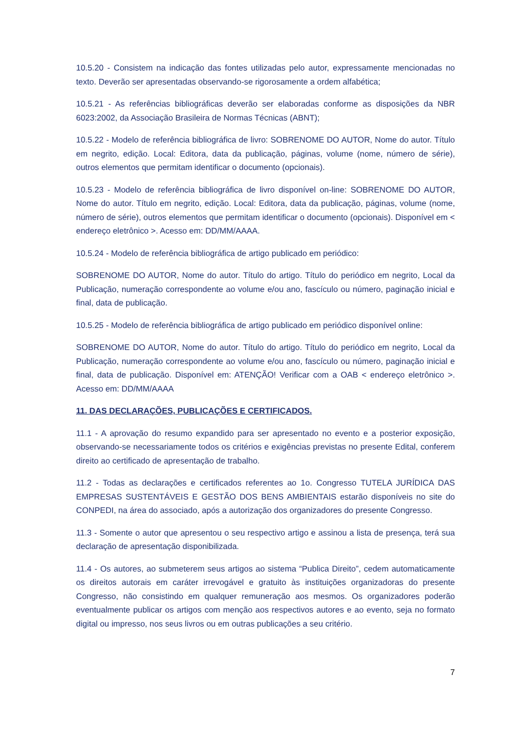10.5.20 - Consistem na indicação das fontes utilizadas pelo autor, expressamente mencionadas no texto. Deverão ser apresentadas observando-se rigorosamente a ordem alfabética;
10.5.21 - As referências bibliográficas deverão ser elaboradas conforme as disposições da NBR 6023:2002, da Associação Brasileira de Normas Técnicas (ABNT);
10.5.22 - Modelo de referência bibliográfica de livro: SOBRENOME DO AUTOR, Nome do autor. Título em negrito, edição. Local: Editora, data da publicação, páginas, volume (nome, número de série), outros elementos que permitam identificar o documento (opcionais).
10.5.23 - Modelo de referência bibliográfica de livro disponível on-line: SOBRENOME DO AUTOR, Nome do autor. Título em negrito, edição. Local: Editora, data da publicação, páginas, volume (nome, número de série), outros elementos que permitam identificar o documento (opcionais). Disponível em < endereço eletrônico >. Acesso em: DD/MM/AAAA.
10.5.24 - Modelo de referência bibliográfica de artigo publicado em periódico:
SOBRENOME DO AUTOR, Nome do autor. Título do artigo. Título do periódico em negrito, Local da Publicação, numeração correspondente ao volume e/ou ano, fascículo ou número, paginação inicial e final, data de publicação.
10.5.25 - Modelo de referência bibliográfica de artigo publicado em periódico disponível online:
SOBRENOME DO AUTOR, Nome do autor. Título do artigo. Título do periódico em negrito, Local da Publicação, numeração correspondente ao volume e/ou ano, fascículo ou número, paginação inicial e final, data de publicação. Disponível em: ATENÇÃO! Verificar com a OAB < endereço eletrônico >. Acesso em: DD/MM/AAAA
11. DAS DECLARAÇÕES, PUBLICAÇÕES E CERTIFICADOS.
11.1 - A aprovação do resumo expandido para ser apresentado no evento e a posterior exposição, observando-se necessariamente todos os critérios e exigências previstas no presente Edital, conferem direito ao certificado de apresentação de trabalho.
11.2 - Todas as declarações e certificados referentes ao 1o. Congresso TUTELA JURÍDICA DAS EMPRESAS SUSTENTÁVEIS E GESTÃO DOS BENS AMBIENTAIS estarão disponíveis no site do CONPEDI, na área do associado, após a autorização dos organizadores do presente Congresso.
11.3 - Somente o autor que apresentou o seu respectivo artigo e assinou a lista de presença, terá sua declaração de apresentação disponibilizada.
11.4 - Os autores, ao submeterem seus artigos ao sistema “Publica Direito”, cedem automaticamente os direitos autorais em caráter irrevogável e gratuito às instituições organizadoras do presente Congresso, não consistindo em qualquer remuneração aos mesmos. Os organizadores poderão eventualmente publicar os artigos com menção aos respectivos autores e ao evento, seja no formato digital ou impresso, nos seus livros ou em outras publicações a seu critério.
7